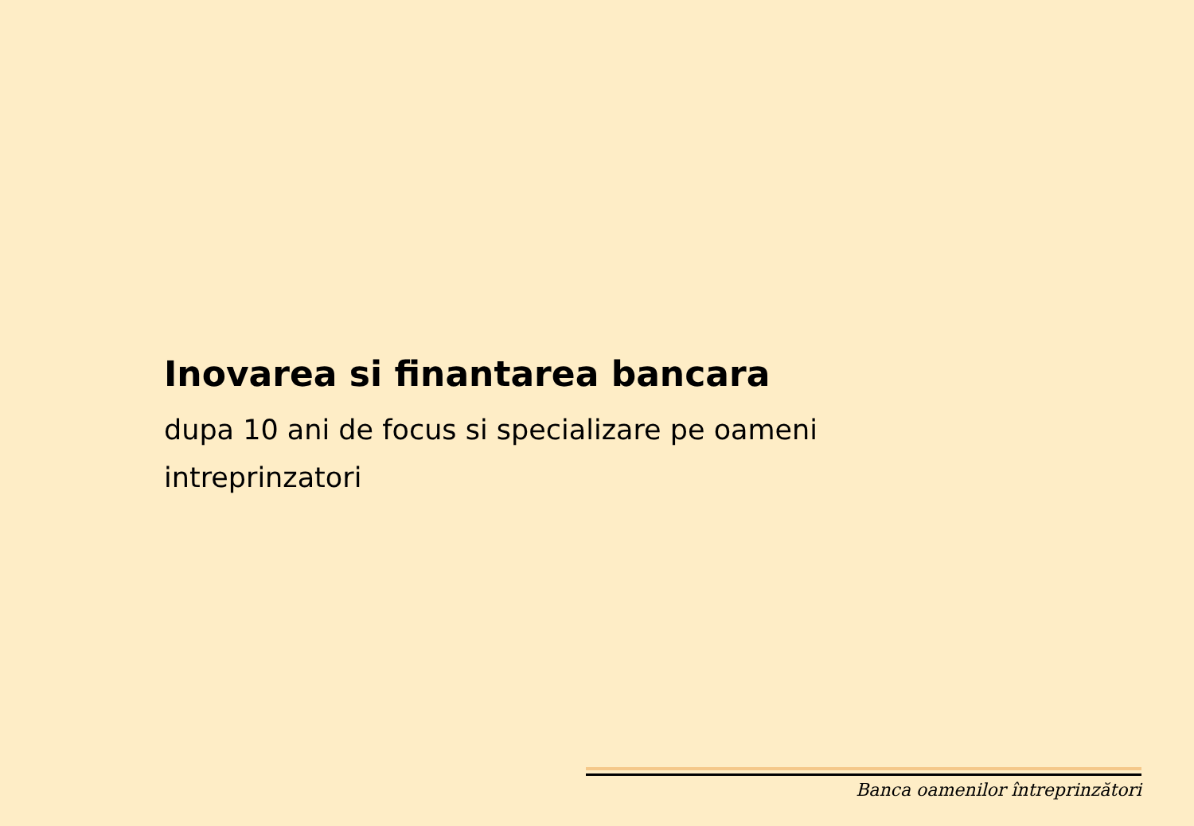Inovarea si finantarea bancara
dupa 10 ani de focus si specializare pe oameni intreprinzatori
Banca oamenilor întreprinzători